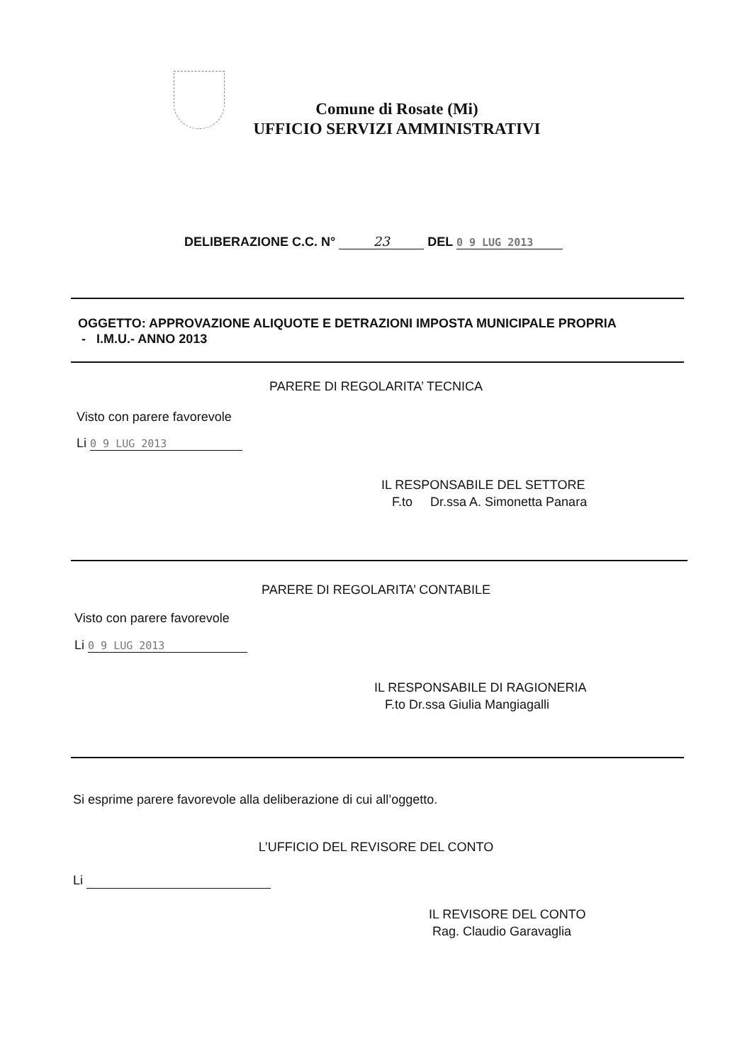Comune di Rosate (Mi)
UFFICIO SERVIZI AMMINISTRATIVI
DELIBERAZIONE C.C. N° 23 DEL 0 9 LUG 2013
OGGETTO: APPROVAZIONE ALIQUOTE E DETRAZIONI IMPOSTA MUNICIPALE PROPRIA
- I.M.U.- ANNO 2013
PARERE DI REGOLARITA’ TECNICA
Visto con parere favorevole
Li 0 9 LUG 2013
IL RESPONSABILE DEL SETTORE
F.to Dr.ssa A. Simonetta Panara
PARERE DI REGOLARITA’ CONTABILE
Visto con parere favorevole
Li 0 9 LUG 2013
IL RESPONSABILE DI RAGIONERIA
F.to Dr.ssa Giulia Mangiagalli
Si esprime parere favorevole alla deliberazione di cui all’oggetto.
L’UFFICIO DEL REVISORE DEL CONTO
Li
IL REVISORE DEL CONTO
Rag. Claudio Garavaglia